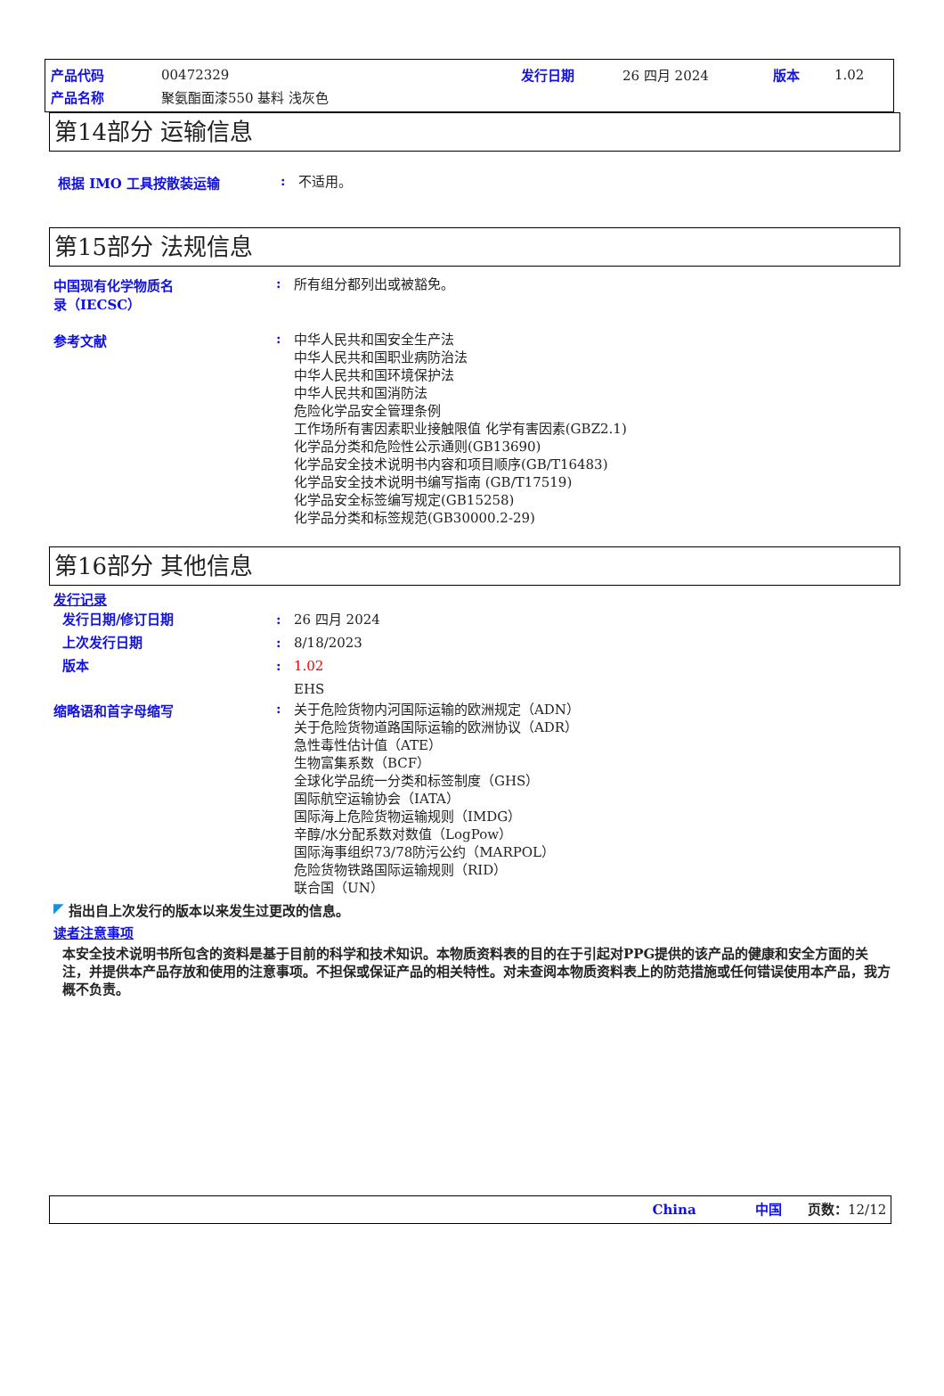| 产品代码 | 00472329 | 发行日期 | 26 四月 2024 | 版本 | 1.02 |
| 产品名称 | 聚氨酯面漆550 基料 浅灰色 | | | | |
第14部分 运输信息
根据 IMO 工具按散装运输 :
不适用。
第15部分 法规信息
中国现有化学物质名
录（IECSC）
:
所有组分都列出或被豁免。
参考文献 :
中华人民共和国安全生产法
中华人民共和国职业病防治法
中华人民共和国环境保护法
中华人民共和国消防法
危险化学品安全管理条例
工作场所有害因素职业接触限值 化学有害因素(GBZ2.1)
化学品分类和危险性公示通则(GB13690)
化学品安全技术说明书内容和项目顺序(GB/T16483)
化学品安全技术说明书编写指南 (GB/T17519)
化学品安全标签编写规定(GB15258)
化学品分类和标签规范(GB30000.2-29)
第16部分 其他信息
发行记录
发行日期/修订日期
上次发行日期
版本
:
:
:
26 四月 2024
8/18/2023
1.02
EHS
缩略语和首字母缩写 :
关于危险货物内河国际运输的欧洲规定（ADN）
关于危险货物道路国际运输的欧洲协议（ADR）
急性毒性估计值（ATE）
生物富集系数（BCF）
全球化学品统一分类和标签制度（GHS）
国际航空运输协会（IATA）
国际海上危险货物运输规则（IMDG）
辛醇/水分配系数对数值（LogPow）
国际海事组织73/78防污公约（MARPOL）
危险货物铁路国际运输规则（RID）
联合国（UN）
◤ 指出自上次发行的版本以来发生过更改的信息。
读者注意事项
本安全技术说明书所包含的资料是基于目前的科学和技术知识。本物质资料表的目的在于引起对PPG提供的该产品的健康和安全方面的关注，并提供本产品存放和使用的注意事项。不担保或保证产品的相关特性。对未查阅本物质资料表上的防范措施或任何错误使用本产品，我方概不负责。
China 中国 页数：12/12